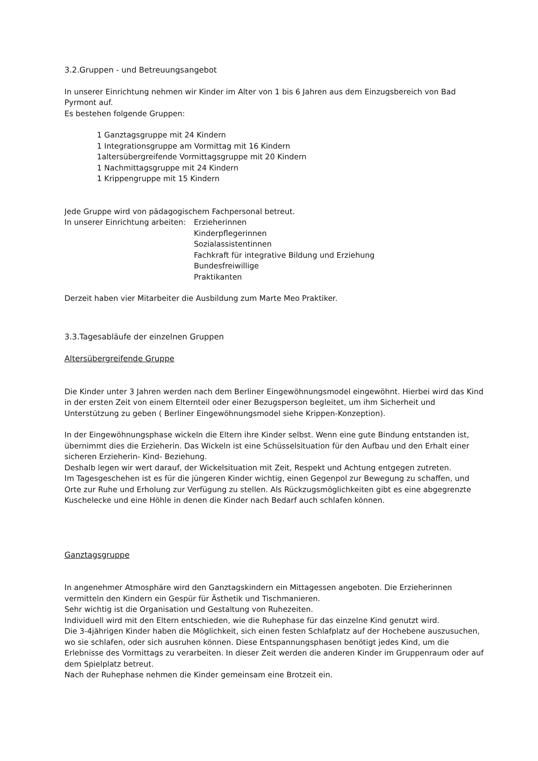3.2.Gruppen - und Betreuungsangebot
In unserer Einrichtung nehmen wir Kinder im Alter von 1 bis 6 Jahren aus dem Einzugsbereich von Bad Pyrmont auf.
Es bestehen folgende Gruppen:
1 Ganztagsgruppe mit 24 Kindern
1 Integrationsgruppe am Vormittag mit 16 Kindern
1altersübergreifende Vormittagsgruppe mit 20 Kindern
1 Nachmittagsgruppe mit 24 Kindern
1 Krippengruppe mit 15 Kindern
Jede Gruppe wird von pädagogischem Fachpersonal betreut.
In unserer Einrichtung arbeiten:
Erzieherinnen
Kinderpflegerinnen
Sozialassistentinnen
Fachkraft für integrative Bildung und Erziehung
Bundesfreiwillige
Praktikanten
Derzeit haben vier Mitarbeiter die Ausbildung zum Marte Meo Praktiker.
3.3.Tagesabläufe der einzelnen Gruppen
Altersübergreifende Gruppe
Die Kinder unter 3 Jahren werden nach dem Berliner Eingewöhnungsmodel eingewöhnt. Hierbei wird das Kind in der ersten Zeit von einem Elternteil oder einer Bezugsperson begleitet, um ihm Sicherheit und Unterstützung zu geben ( Berliner Eingewöhnungsmodel siehe Krippen-Konzeption).
In der Eingewöhnungsphase wickeln die Eltern ihre Kinder selbst. Wenn eine gute Bindung entstanden ist, übernimmt dies die Erzieherin. Das Wickeln ist eine Schüsselsituation für den Aufbau und den Erhalt einer sicheren Erzieherin- Kind- Beziehung.
Deshalb legen wir wert darauf, der Wickelsituation mit Zeit, Respekt und Achtung entgegen zutreten.
Im Tagesgeschehen ist es für die jüngeren Kinder wichtig, einen Gegenpol zur Bewegung zu schaffen, und Orte zur Ruhe und Erholung zur Verfügung zu stellen. Als Rückzugsmöglichkeiten gibt es eine abgegrenzte Kuschelecke und eine Höhle in denen die Kinder nach Bedarf auch schlafen können.
Ganztagsgruppe
In angenehmer Atmosphäre wird den Ganztagskindern ein Mittagessen angeboten. Die Erzieherinnen vermitteln den Kindern ein Gespür für Ästhetik und Tischmanieren.
Sehr wichtig ist die Organisation und Gestaltung von Ruhezeiten.
Individuell wird mit den Eltern entschieden, wie die Ruhephase für das einzelne Kind genutzt wird.
Die 3-4jährigen Kinder haben die Möglichkeit, sich einen festen Schlafplatz auf der Hochebene auszusuchen, wo sie schlafen, oder sich ausruhen können. Diese Entspannungsphasen benötigt jedes Kind, um die Erlebnisse des Vormittags zu verarbeiten. In dieser Zeit werden die anderen Kinder im Gruppenraum oder auf dem Spielplatz betreut.
Nach der Ruhephase nehmen die Kinder gemeinsam eine Brotzeit ein.